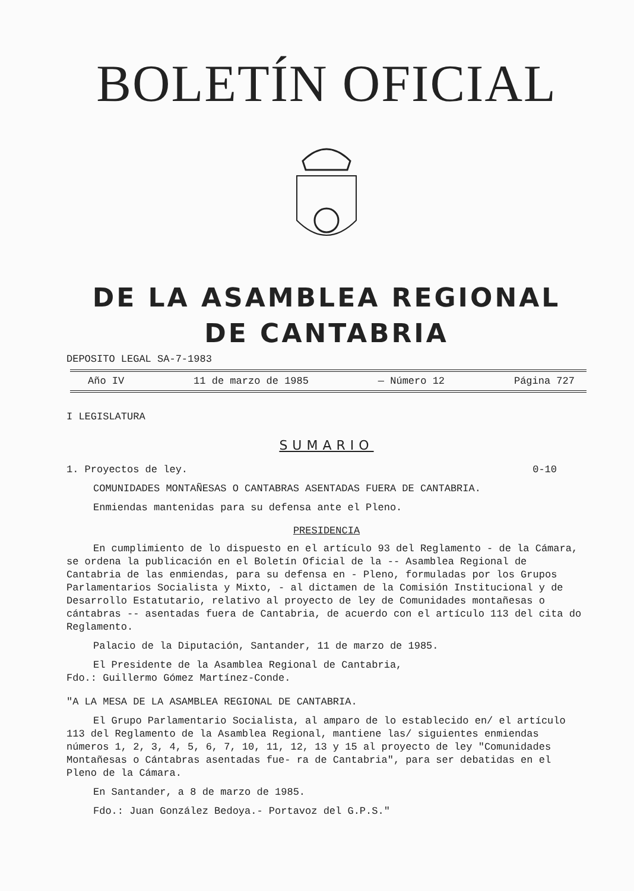BOLETÍN OFICIAL
DE LA ASAMBLEA REGIONAL
DE CANTABRIA
DEPOSITO LEGAL SA-7-1983
Año IV 11 de marzo de 1985 — Número 12 Página 727
I LEGISLATURA
SUMARIO
1. Proyectos de ley. 0-10
COMUNIDADES MONTAÑESAS O CANTABRAS ASENTADAS FUERA DE CANTABRIA.
Enmiendas mantenidas para su defensa ante el Pleno.
PRESIDENCIA
En cumplimiento de lo dispuesto en el artículo 93 del Reglamento - de la Cámara, se ordena la publicación en el Boletín Oficial de la -- Asamblea Regional de Cantabria de las enmiendas, para su defensa en - Pleno, formuladas por los Grupos Parlamentarios Socialista y Mixto, - al dictamen de la Comisión Institucional y de Desarrollo Estatutario, relativo al proyecto de ley de Comunidades montañesas o cántabras -- asentadas fuera de Cantabria, de acuerdo con el artículo 113 del cita do Reglamento.
Palacio de la Diputación, Santander, 11 de marzo de 1985.
El Presidente de la Asamblea Regional de Cantabria,
Fdo.: Guillermo Gómez Martínez-Conde.
"A LA MESA DE LA ASAMBLEA REGIONAL DE CANTABRIA.
El Grupo Parlamentario Socialista, al amparo de lo establecido en/ el artículo 113 del Reglamento de la Asamblea Regional, mantiene las/ siguientes enmiendas números 1, 2, 3, 4, 5, 6, 7, 10, 11, 12, 13 y 15 al proyecto de ley "Comunidades Montañesas o Cántabras asentadas fue- ra de Cantabria", para ser debatidas en el Pleno de la Cámara.
En Santander, a 8 de marzo de 1985.
Fdo.: Juan González Bedoya.- Portavoz del G.P.S."